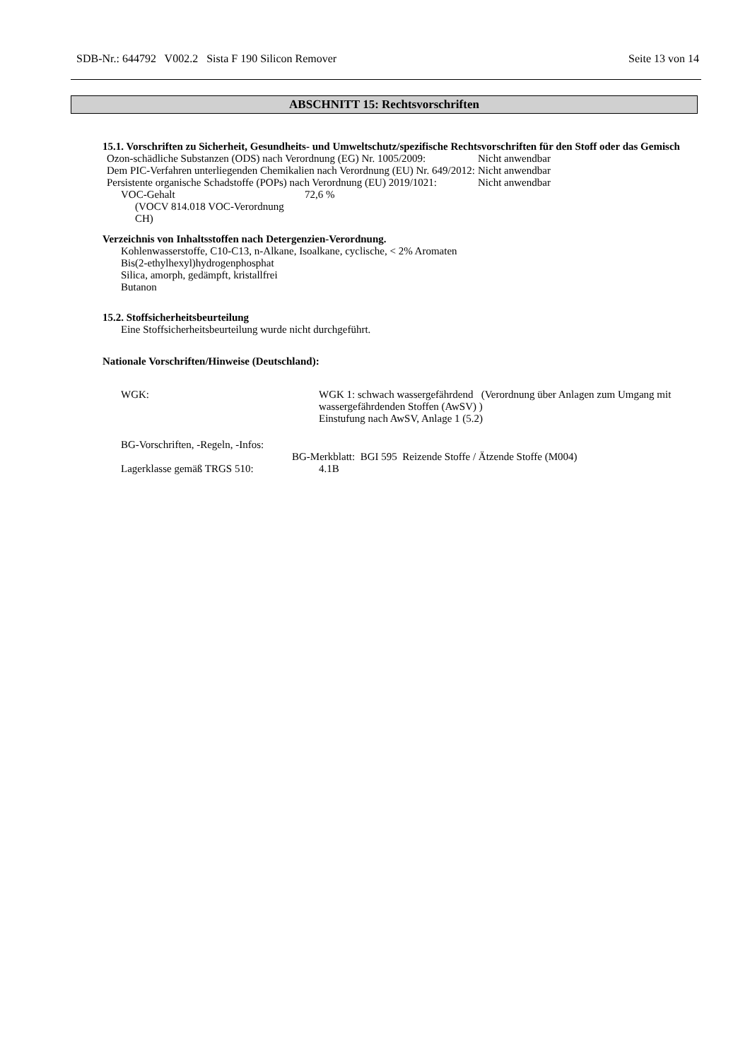SDB-Nr.: 644792 V002.2 Sista F 190 Silicon Remover Seite 13 von 14
ABSCHNITT 15: Rechtsvorschriften
15.1. Vorschriften zu Sicherheit, Gesundheits- und Umweltschutz/spezifische Rechtsvorschriften für den Stoff oder das Gemisch
| Ozon-schädliche Substanzen (ODS) nach Verordnung (EG) Nr. 1005/2009: | Nicht anwendbar |
| Dem PIC-Verfahren unterliegenden Chemikalien nach Verordnung (EU) Nr. 649/2012: | Nicht anwendbar |
| Persistente organische Schadstoffe (POPs) nach Verordnung (EU) 2019/1021: | Nicht anwendbar |
| VOC-Gehalt (VOCV 814.018 VOC-Verordnung CH) | 72,6 % |
Verzeichnis von Inhaltsstoffen nach Detergenzien-Verordnung.
Kohlenwasserstoffe, C10-C13, n-Alkane, Isoalkane, cyclische, < 2% Aromaten
Bis(2-ethylhexyl)hydrogenphosphat
Silica, amorph, gedämpft, kristallfrei
Butanon
15.2. Stoffsicherheitsbeurteilung
Eine Stoffsicherheitsbeurteilung wurde nicht durchgeführt.
Nationale Vorschriften/Hinweise (Deutschland):
| WGK: | WGK 1: schwach wassergefährdend (Verordnung über Anlagen zum Umgang mit wassergefährdenden Stoffen (AwSV) ) Einstufung nach AwSV, Anlage 1 (5.2) |
| BG-Vorschriften, -Regeln, -Infos: | |
| | BG-Merkblatt: BGI 595 Reizende Stoffe / Ätzende Stoffe (M004) |
| Lagerklasse gemäß TRGS 510: | 4.1B |